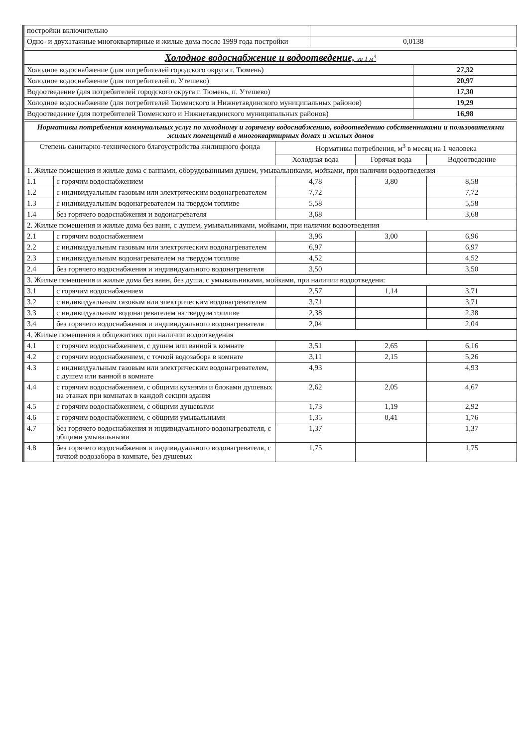| постройки включительно | |
| Одно- и двухэтажные многоквартирные и жилые дома после 1999 года постройки | 0,0138 |
| Холодное водоснабжение и водоотведение, за 1 м<sup>3</sup> | |
| Холодное водоснабжение (для потребителей городского округа г. Тюмень) | 27,32 |
| Холодное водоснабжение (для потребителей п. Утешево) | 20,97 |
| Водоотведение (для потребителей городского округа г. Тюмень, п. Утешево) | 17,30 |
| Холодное водоснабжение (для потребителей Тюменского и Нижнетавдинского муниципальных районов) | 19,29 |
| Водоотведение (для потребителей Тюменского и Нижнетавдинского муниципальных районов) | 16,98 |
| Нормативы потребления коммунальных услуг по холодному и горячему водоснабжению, водоотведению собственниками и пользователями жилых помещений в многоквартирных домах и жилых домов | | | | |
| Степень санитарно-технического благоустройства жилищного фонда | | Нормативы потребления, м<sup>3</sup> в месяц на 1 человека | | |
| | | Холодная вода | Горячая вода | Водоотведение |
| 1. Жилые помещения и жилые дома с ваннами, оборудованными душем, умывальниками, мойками, при наличии водоотведения | | | | |
| 1.1 | с горячим водоснабжением | 4,78 | 3,80 | 8,58 |
| 1.2 | с индивидуальным газовым или электрическим водонагревателем | 7,72 | | 7,72 |
| 1.3 | с индивидуальным водонагревателем на твердом топливе | 5,58 | | 5,58 |
| 1.4 | без горячего водоснабжения и водонагревателя | 3,68 | | 3,68 |
| 2. Жилые помещения и жилые дома без ванн, с душем, умывальниками, мойками, при наличии водоотведения | | | | |
| 2.1 | с горячим водоснабжением | 3,96 | 3,00 | 6,96 |
| 2.2 | с индивидуальным газовым или электрическим водонагревателем | 6,97 | | 6,97 |
| 2.3 | с индивидуальным водонагревателем на твердом топливе | 4,52 | | 4,52 |
| 2.4 | без горячего водоснабжения и индивидуального водонагревателя | 3,50 | | 3,50 |
| 3. Жилые помещения и жилые дома без ванн, без душа, с умывальниками, мойками, при наличии водоотведени: | | | | |
| 3.1 | с горячим водоснабжением | 2,57 | 1,14 | 3,71 |
| 3.2 | с индивидуальным газовым или электрическим водонагревателем | 3,71 | | 3,71 |
| 3.3 | с индивидуальным водонагревателем на твердом топливе | 2,38 | | 2,38 |
| 3.4 | без горячего водоснабжения и индивидуального водонагревателя | 2,04 | | 2,04 |
| 4. Жилые помещения в общежитиях при наличии водоотведения | | | | |
| 4.1 | с горячим водоснабжением, с душем или ванной в комнате | 3,51 | 2,65 | 6,16 |
| 4.2 | с горячим водоснабжением, с точкой водозабора в комнате | 3,11 | 2,15 | 5,26 |
| 4.3 | с индивидуальным газовым или электрическим водонагревателем, с душем или ванной в комнате | 4,93 | | 4,93 |
| 4.4 | с горячим водоснабжением, с общими кухнями и блоками душевых на этажах при комнатах в каждой секции здания | 2,62 | 2,05 | 4,67 |
| 4.5 | с горячим водоснабжением, с общими душевыми | 1,73 | 1,19 | 2,92 |
| 4.6 | с горячим водоснабжением, с общими умывальными | 1,35 | 0,41 | 1,76 |
| 4.7 | без горячего водоснабжения и индивидуального водонагревателя, с общими умывальными | 1,37 | | 1,37 |
| 4.8 | без горячего водоснабжения и индивидуального водонагревателя, с точкой водозабора в комнате, без душевых | 1,75 | | 1,75 |